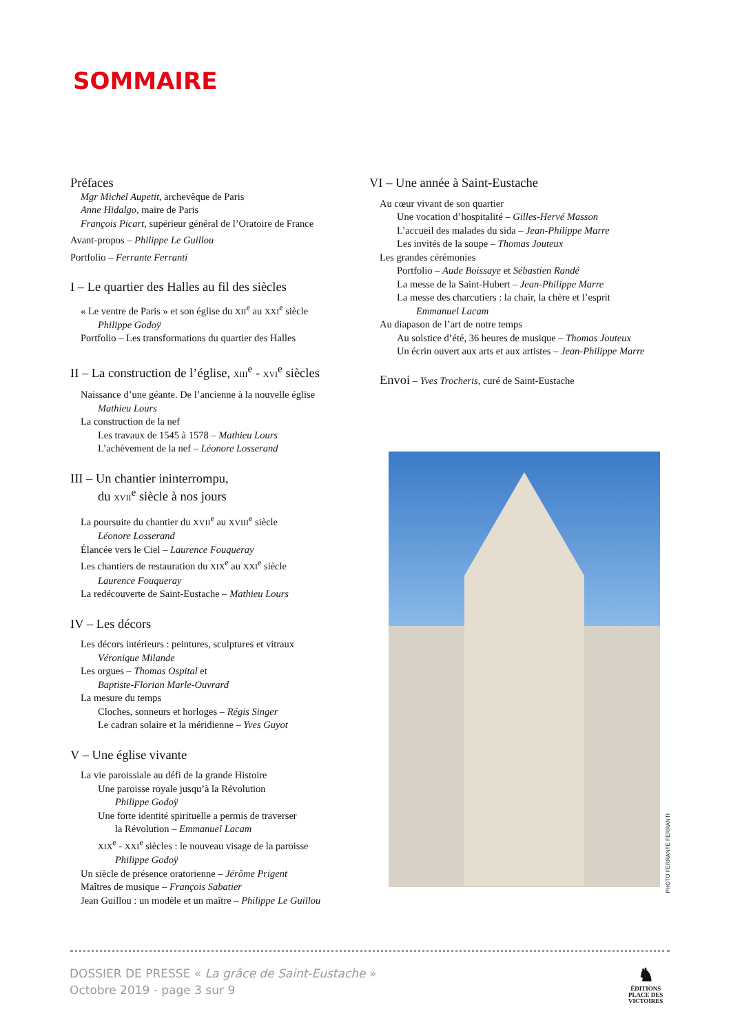SOMMAIRE
Préfaces
Mgr Michel Aupetit, archevêque de Paris
Anne Hidalgo, maire de Paris
François Picart, supérieur général de l’Oratoire de France
Avant-propos – Philippe Le Guillou
Portfolio – Ferrante Ferranti
I – Le quartier des Halles au fil des siècles
« Le ventre de Paris » et son église du XII<sup>e</sup> au XXI<sup>e</sup> siècle
Philippe Godoÿ
Portfolio – Les transformations du quartier des Halles
II – La construction de l’église, XIII<sup>e</sup> - XVI<sup>e</sup> siècles
Naissance d’une géante. De l’ancienne à la nouvelle église
Mathieu Lours
La construction de la nef
Les travaux de 1545 à 1578 – Mathieu Lours
L’achèvement de la nef – Léonore Losserand
III – Un chantier ininterrompu,
du XVII<sup>e</sup> siècle à nos jours
La poursuite du chantier du XVII<sup>e</sup> au XVIII<sup>e</sup> siècle
Léonore Losserand
Élancée vers le Ciel – Laurence Fouqueray
Les chantiers de restauration du XIX<sup>e</sup> au XXI<sup>e</sup> siècle
Laurence Fouqueray
La redécouverte de Saint-Eustache – Mathieu Lours
IV – Les décors
Les décors intérieurs : peintures, sculptures et vitraux
Véronique Milande
Les orgues – Thomas Ospital et
Baptiste-Florian Marle-Ouvrard
La mesure du temps
Cloches, sonneurs et horloges – Régis Singer
Le cadran solaire et la méridienne – Yves Guyot
V – Une église vivante
La vie paroissiale au défi de la grande Histoire
Une paroisse royale jusqu’à la Révolution
Philippe Godoÿ
Une forte identité spirituelle a permis de traverser
la Révolution – Emmanuel Lacam
XIX<sup>e</sup> - XXI<sup>e</sup> siècles : le nouveau visage de la paroisse
Philippe Godoÿ
Un siècle de présence oratorienne – Jérôme Prigent
Maîtres de musique – François Sabatier
Jean Guillou : un modèle et un maître – Philippe Le Guillou
VI – Une année à Saint-Eustache
Au cœur vivant de son quartier
Une vocation d’hospitalité – Gilles-Hervé Masson
L’accueil des malades du sida – Jean-Philippe Marre
Les invités de la soupe – Thomas Jouteux
Les grandes cérémonies
Portfolio – Aude Boissaye et Sébastien Randé
La messe de la Saint-Hubert – Jean-Philippe Marre
La messe des charcutiers : la chair, la chère et l’esprit
Emmanuel Lacam
Au diapason de l’art de notre temps
Au solstice d’été, 36 heures de musique – Thomas Jouteux
Un écrin ouvert aux arts et aux artistes – Jean-Philippe Marre
Envoi – Yves Trocheris, curé de Saint-Eustache
PHOTO FERRANTE FERRANTI
DOSSIER DE PRESSE « La grâce de Saint-Eustache »
Octobre 2019 - page 3 sur 9
♞
ÉDITIONS
PLACE DES
VICTOIRES